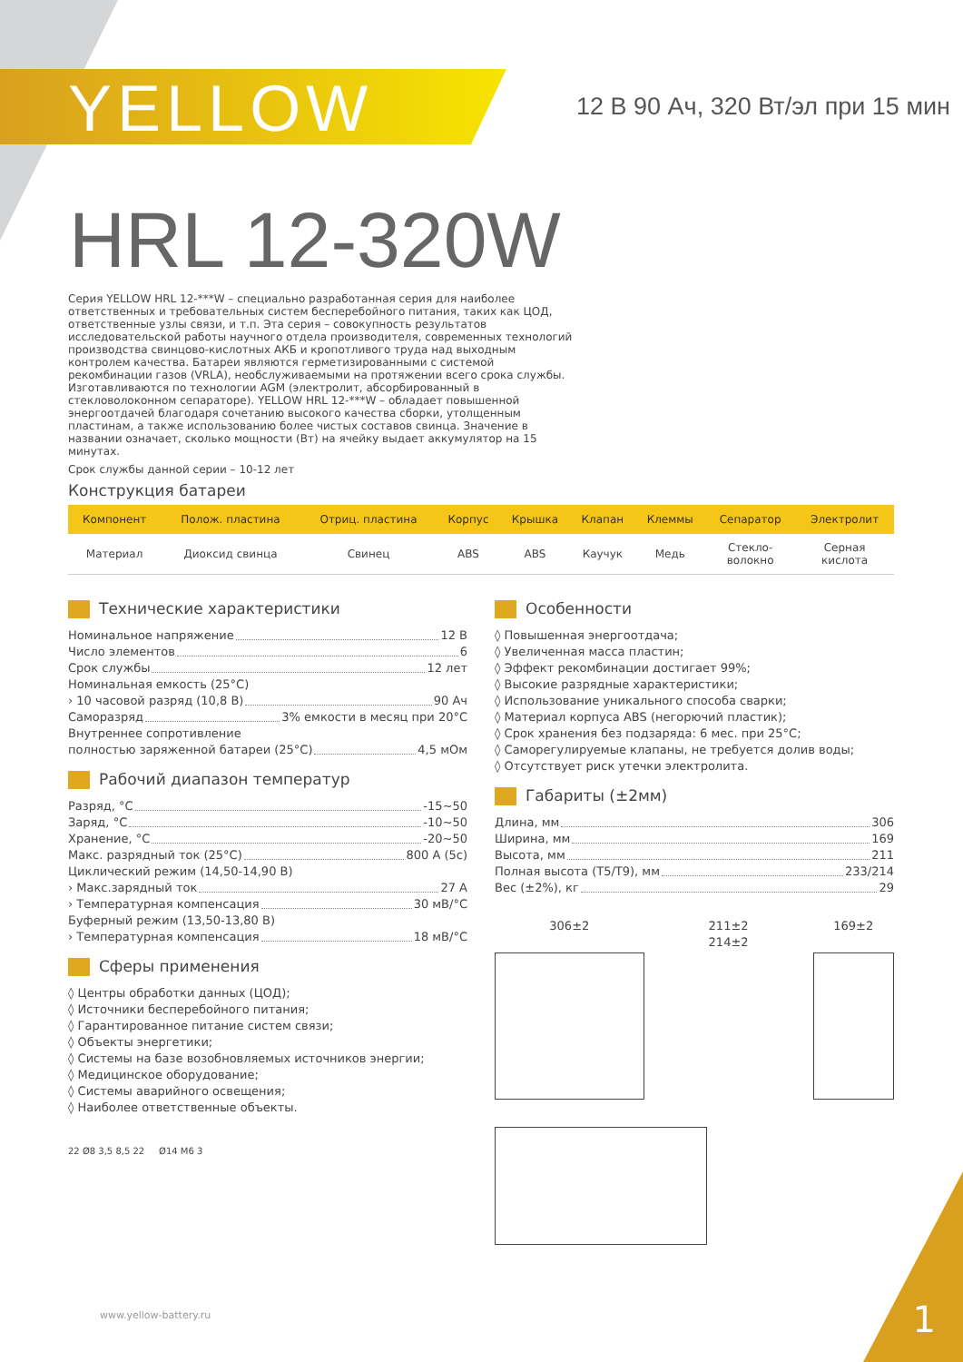YELLOW
12 В 90 Ач, 320 Вт/эл при 15 мин
HRL 12-320W
Серия YELLOW HRL 12-***W – специально разработанная серия для наиболее ответственных и требовательных систем бесперебойного питания, таких как ЦОД, ответственные узлы связи, и т.п. Эта серия – совокупность результатов исследовательской работы научного отдела производителя, современных технологий производства свинцово-кислотных АКБ и кропотливого труда над выходным контролем качества. Батареи являются герметизированными с системой рекомбинации газов (VRLA), необслуживаемыми на протяжении всего срока службы. Изготавливаются по технологии AGM (электролит, абсорбированный в стекловолоконном сепараторе). YELLOW HRL 12-***W – обладает повышенной энергоотдачей благодаря сочетанию высокого качества сборки, утолщенным пластинам, а также использованию более чистых составов свинца. Значение в названии означает, сколько мощности (Вт) на ячейку выдает аккумулятор на 15 минутах.
Срок службы данной серии – 10-12 лет
Конструкция батареи
| Компонент | Полож. пластина | Отриц. пластина | Корпус | Крышка | Клапан | Клеммы | Сепаратор | Электролит |
| --- | --- | --- | --- | --- | --- | --- | --- | --- |
| Материал | Диоксид свинца | Свинец | ABS | ABS | Каучук | Медь | Стекло- волокно | Серная кислота |
Технические характеристики
Номинальное напряжение 12 В
Число элементов 6
Срок службы 12 лет
Номинальная емкость (25°С)
› 10 часовой разряд (10,8 В) 90 Ач
Саморазряд 3% емкости в месяц при 20°С
Внутреннее сопротивление
полностью заряженной батареи (25°С) 4,5 мОм
Рабочий диапазон температур
Разряд, °С -15~50
Заряд, °С -10~50
Хранение, °С -20~50
Макс. разрядный ток (25°С) 800 А (5с)
Циклический режим (14,50-14,90 В)
› Макс.зарядный ток 27 А
› Температурная компенсация 30 мВ/°С
Буферный режим (13,50-13,80 В)
› Температурная компенсация 18 мВ/°С
Сферы применения
◊ Центры обработки данных (ЦОД);
◊ Источники бесперебойного питания;
◊ Гарантированное питание систем связи;
◊ Объекты энергетики;
◊ Системы на базе возобновляемых источников энергии;
◊ Медицинское оборудование;
◊ Системы аварийного освещения;
◊ Наиболее ответственные объекты.
22 Ø8 3,5 8,5 22 Ø14 M6 3
Особенности
◊ Повышенная энергоотдача;
◊ Увеличенная масса пластин;
◊ Эффект рекомбинации достигает 99%;
◊ Высокие разрядные характеристики;
◊ Использование уникального способа сварки;
◊ Материал корпуса ABS (негорючий пластик);
◊ Срок хранения без подзаряда: 6 мес. при 25°С;
◊ Саморегулируемые клапаны, не требуется долив воды;
◊ Отсутствует риск утечки электролита.
Габариты (±2мм)
Длина, мм 306
Ширина, мм 169
Высота, мм 211
Полная высота (Т5/Т9), мм 233/214
Вес (±2%), кг 29
306±2 211±2 214±2 169±2
www.yellow-battery.ru 1